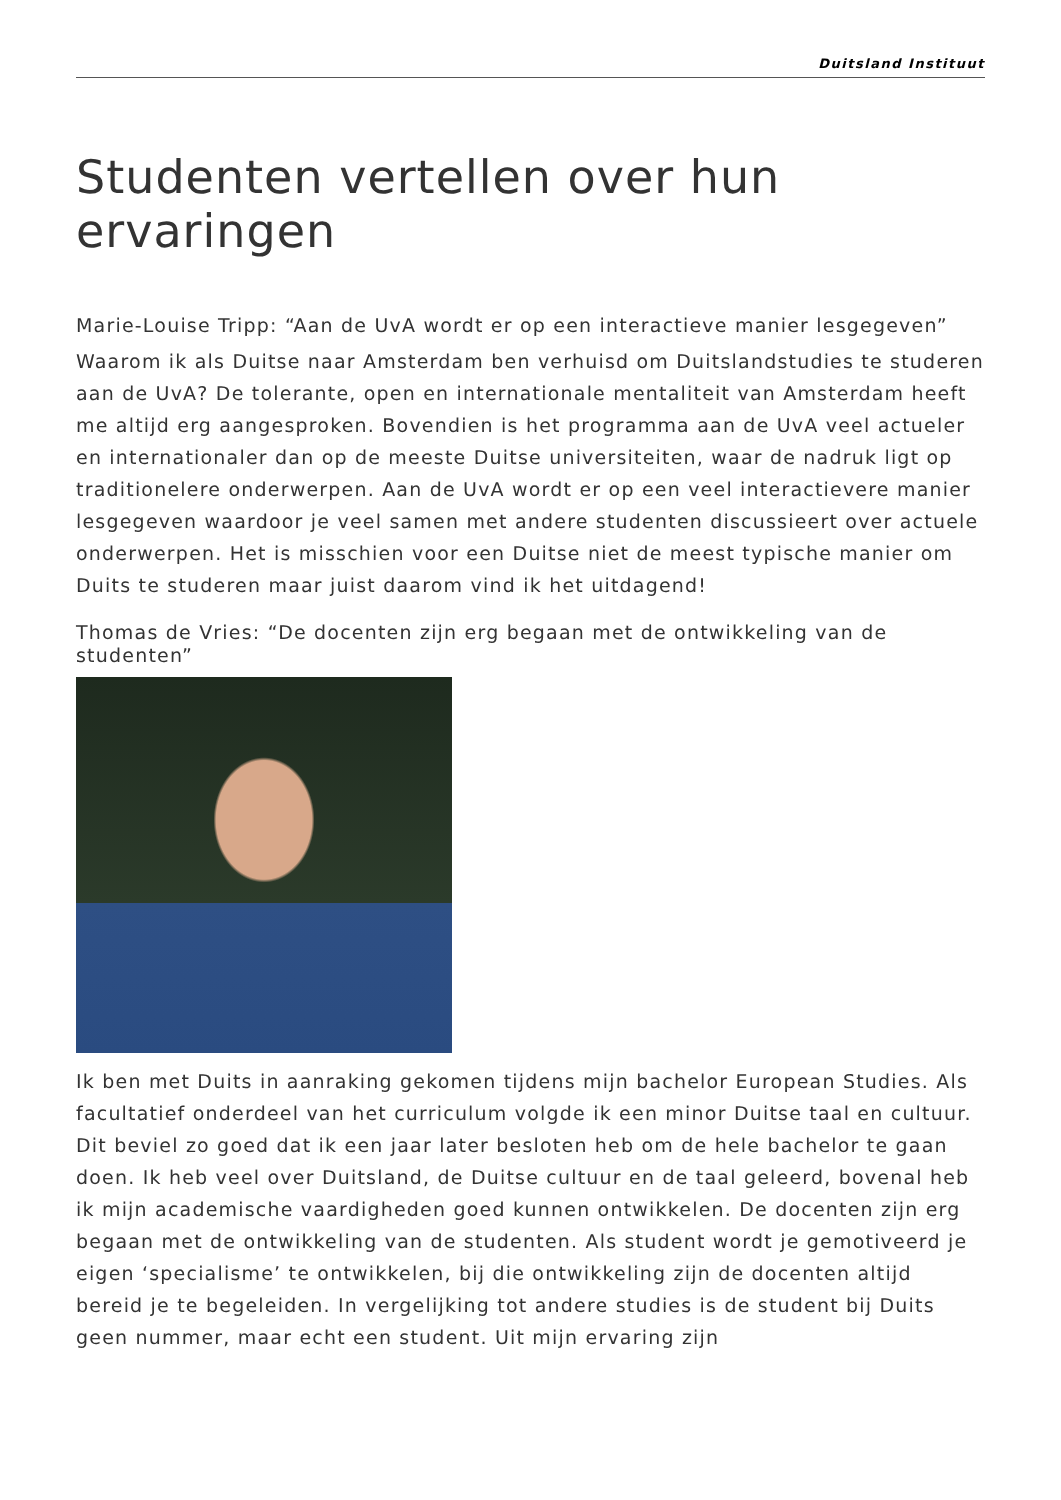Duitsland Instituut
Studenten vertellen over hun ervaringen
Marie-Louise Tripp: “Aan de UvA wordt er op een interactieve manier lesgegeven”
Waarom ik als Duitse naar Amsterdam ben verhuisd om Duitslandstudies te studeren aan de UvA? De tolerante, open en internationale mentaliteit van Amsterdam heeft me altijd erg aangesproken. Bovendien is het programma aan de UvA veel actueler en internationaler dan op de meeste Duitse universiteiten, waar de nadruk ligt op traditionelere onderwerpen. Aan de UvA wordt er op een veel interactievere manier lesgegeven waardoor je veel samen met andere studenten discussieert over actuele onderwerpen. Het is misschien voor een Duitse niet de meest typische manier om Duits te studeren maar juist daarom vind ik het uitdagend!
Thomas de Vries: “De docenten zijn erg begaan met de ontwikkeling van de studenten”
Ik ben met Duits in aanraking gekomen tijdens mijn bachelor European Studies. Als facultatief onderdeel van het curriculum volgde ik een minor Duitse taal en cultuur. Dit beviel zo goed dat ik een jaar later besloten heb om de hele bachelor te gaan doen. Ik heb veel over Duitsland, de Duitse cultuur en de taal geleerd, bovenal heb ik mijn academische vaardigheden goed kunnen ontwikkelen. De docenten zijn erg begaan met de ontwikkeling van de studenten. Als student wordt je gemotiveerd je eigen ‘specialisme’ te ontwikkelen, bij die ontwikkeling zijn de docenten altijd bereid je te begeleiden. In vergelijking tot andere studies is de student bij Duits geen nummer, maar echt een student. Uit mijn ervaring zijn